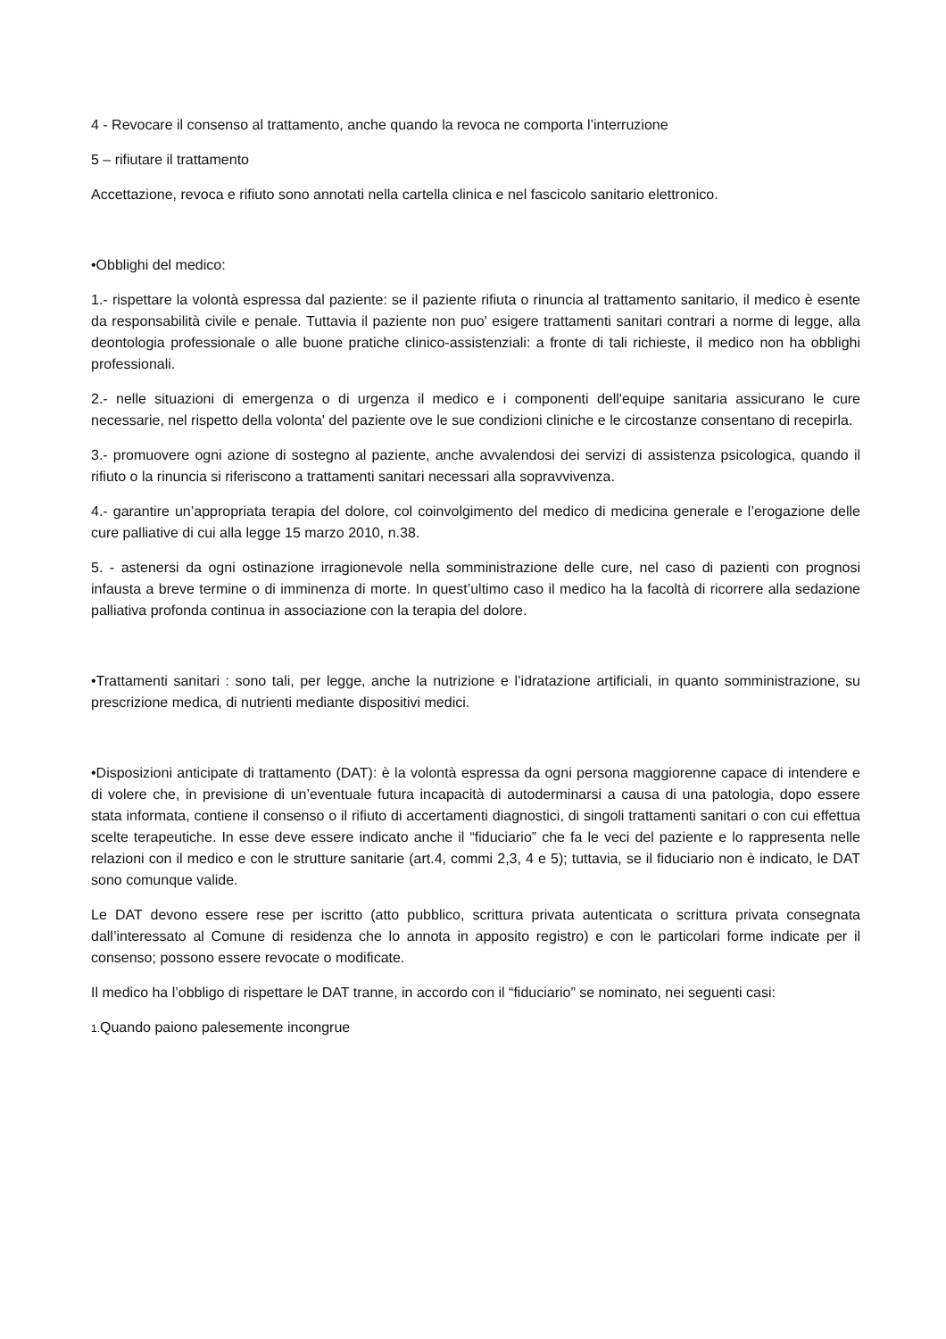4 - Revocare il consenso al trattamento, anche quando la revoca ne comporta l’interruzione
5 – rifiutare il trattamento
Accettazione, revoca e rifiuto sono annotati nella cartella clinica e nel fascicolo sanitario elettronico.
•Obblighi del medico:
1.- rispettare la volontà espressa dal paziente: se il paziente rifiuta o rinuncia al trattamento sanitario, il medico è esente da responsabilità civile e penale. Tuttavia il paziente non puo' esigere trattamenti sanitari contrari a norme di legge, alla deontologia professionale o alle buone pratiche clinico-assistenziali: a fronte di tali richieste, il medico non ha obblighi professionali.
2.- nelle situazioni di emergenza o di urgenza il medico e i componenti dell'equipe sanitaria assicurano le cure necessarie, nel rispetto della volonta' del paziente ove le sue condizioni cliniche e le circostanze consentano di recepirla.
3.- promuovere ogni azione di sostegno al paziente, anche avvalendosi dei servizi di assistenza psicologica, quando il rifiuto o la rinuncia si riferiscono a trattamenti sanitari necessari alla sopravvivenza.
4.- garantire un’appropriata terapia del dolore, col coinvolgimento del medico di medicina generale e l’erogazione delle cure palliative di cui alla legge 15 marzo 2010, n.38.
5. - astenersi da ogni ostinazione irragionevole nella somministrazione delle cure, nel caso di pazienti con prognosi infausta a breve termine o di imminenza di morte. In quest’ultimo caso il medico ha la facoltà di ricorrere alla sedazione palliativa profonda continua in associazione con la terapia del dolore.
•Trattamenti sanitari : sono tali, per legge, anche la nutrizione e l’idratazione artificiali, in quanto somministrazione, su prescrizione medica, di nutrienti mediante dispositivi medici.
•Disposizioni anticipate di trattamento (DAT): è la volontà espressa da ogni persona maggiorenne capace di intendere e di volere che, in previsione di un’eventuale futura incapacità di autoderminarsi a causa di una patologia, dopo essere stata informata, contiene il consenso o il rifiuto di accertamenti diagnostici, di singoli trattamenti sanitari o con cui effettua scelte terapeutiche. In esse deve essere indicato anche il “fiduciario” che fa le veci del paziente e lo rappresenta nelle relazioni con il medico e con le strutture sanitarie (art.4, commi 2,3, 4 e 5); tuttavia, se il fiduciario non è indicato, le DAT sono comunque valide.
Le DAT devono essere rese per iscritto (atto pubblico, scrittura privata autenticata o scrittura privata consegnata dall’interessato al Comune di residenza che lo annota in apposito registro) e con le particolari forme indicate per il consenso; possono essere revocate o modificate.
Il medico ha l’obbligo di rispettare le DAT tranne, in accordo con il “fiduciario” se nominato, nei seguenti casi:
1. Quando paiono palesemente incongrue